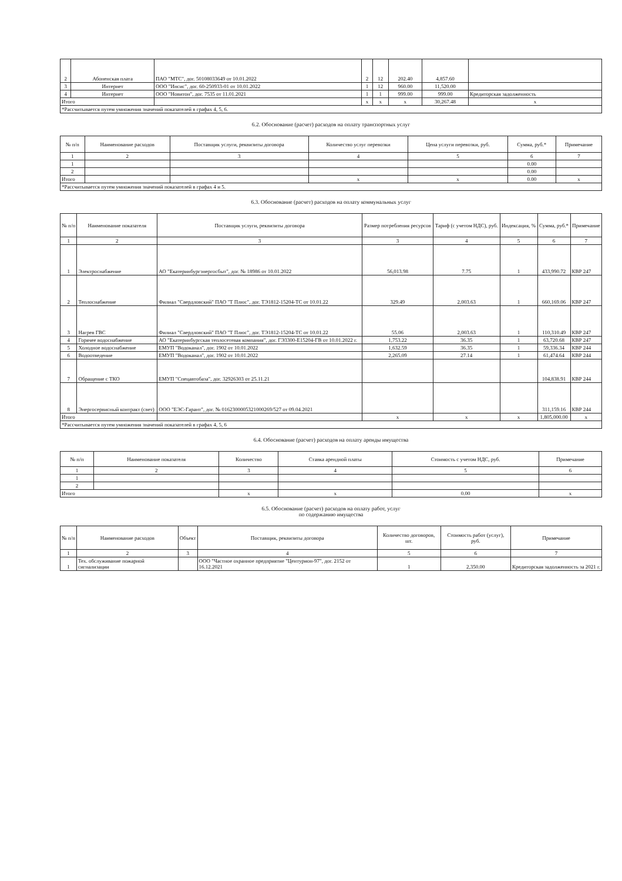| 2 | Абоненская плата | ПАО "МТС", дог. 50108033649 от 10.01.2022 | 2 | 12 | 202.40 | 4,857.60 | |
| 3 | Интернет | ООО "Инсис", дог. 60-250933-01 от 10.01.2022 | 1 | 12 | 960.00 | 11,520.00 | |
| 4 | Интернет | ООО "Новитон", дог. 7535 от 11.01.2021 | 1 | 1 | 999.00 | 999.00 | Кредиторская задолженность |
| Итого | | | x | x | x | 30,267.48 | x |
| *Рассчитывается путем умножения значений показателей в графах 4, 5, 6. | | | | | | | |
6.2. Обоснование (расчет) расходов на оплату транспортных услуг
| № п/п | Наименование расходов | Поставщик услуги, реквизиты договора | Количество услуг перевозки | Цена услуги перевозки, руб. | Сумма, руб.* | Примечание |
| --- | --- | --- | --- | --- | --- | --- |
| 1 | 2 | 3 | 4 | 5 | 6 | 7 |
| 1 | | | | | 0.00 | |
| 2 | | | | | 0.00 | |
| Итого | | | x | x | 0.00 | x |
| *Рассчитывается путем умножения значений показателей в графах 4 и 5. | | | | | | |
6.3. Обоснование (расчет) расходов на оплату коммунальных услуг
| № п/п | Наименование показателя | Поставщик услуги, реквизиты договора | Размер потребления ресурсов | Тариф (с учетом НДС), руб. | Индексация, % | Сумма, руб.* | Примечание |
| --- | --- | --- | --- | --- | --- | --- | --- |
| 1 | 2 | 3 | 3 | 4 | 5 | 6 | 7 |
| 1 | Электроснабжение | АО "Екатеринбургэнергосбыт", дог. № 18986 от 10.01.2022 | 56,013.98 | 7.75 | 1 | 433,990.72 | КВР 247 |
| 2 | Теплоснабжение | Филиал "Свердловский" ПАО "Т Плюс", дог. ТЭ1812-15204-ТС от 10.01.22 | 329.49 | 2,003.63 | 1 | 660,169.06 | КВР 247 |
| 3 | Нагрев ГВС | Филиал "Свердловский" ПАО "Т Плюс", дог. ТЭ1812-15204-ТС от 10.01.22 | 55.06 | 2,003.63 | 1 | 110,310.49 | КВР 247 |
| 4 | Горячее водоснабжение | АО "Екатеринбургская теплосетевая компания", дог. ГЭ3300-Е15204-ГВ от 10.01.2022 г. | 1,753.22 | 36.35 | 1 | 63,720.68 | КВР 247 |
| 5 | Холодное водоснабжение | ЕМУП "Водоканал", дог. 1902 от 10.01.2022 | 1,632.59 | 36.35 | 1 | 59,336.34 | КВР 244 |
| 6 | Водоотведение | ЕМУП "Водоканал", дог. 1902 от 10.01.2022 | 2,265.09 | 27.14 | 1 | 61,474.64 | КВР 244 |
| 7 | Обращение с ТКО | ЕМУП "Спецавтобаза", дог. 32926303 от 25.11.21 | | | | 104,838.91 | КВР 244 |
| 8 | Энергосервисный контракт (свет) | ООО "ЕЭС-Гарант", дог. № 0162300005321000269/527 от 09.04.2021 | | | | 311,159.16 | КВР 244 |
| Итого | | | x | x | x | 1,805,000.00 | x |
| *Рассчитывается путем умножения значений показателей в графах 4, 5, 6 | | | | | | | |
6.4. Обоснование (расчет) расходов на оплату аренды имущества
| № п/п | Наименование показателя | Количество | Ставка арендной платы | Стоимость с учетом НДС, руб. | Примечание |
| --- | --- | --- | --- | --- | --- |
| 1 | 2 | 3 | 4 | 5 | 6 |
| 1 | | | | | |
| 2 | | | | | |
| Итого | | x | x | 0.00 | x |
6.5. Обоснование (расчет) расходов на оплату работ, услуг
по содержанию имущества
| № п/п | Наименование расходов | Объект | Поставщик, реквизиты договора | Количество договоров, шт. | Стоимость работ (услуг), руб. | Примечание |
| --- | --- | --- | --- | --- | --- | --- |
| 1 | 2 | 3 | 4 | 5 | 6 | 7 |
| 1 | Тех. обслуживание пожарной сигнализации | | ООО "Частное охранное предприятие "Центурион-97", дог. 2152 от 16.12.2021 | 1 | 2,350.00 | Кредиторская задолженность за 2021 г. |